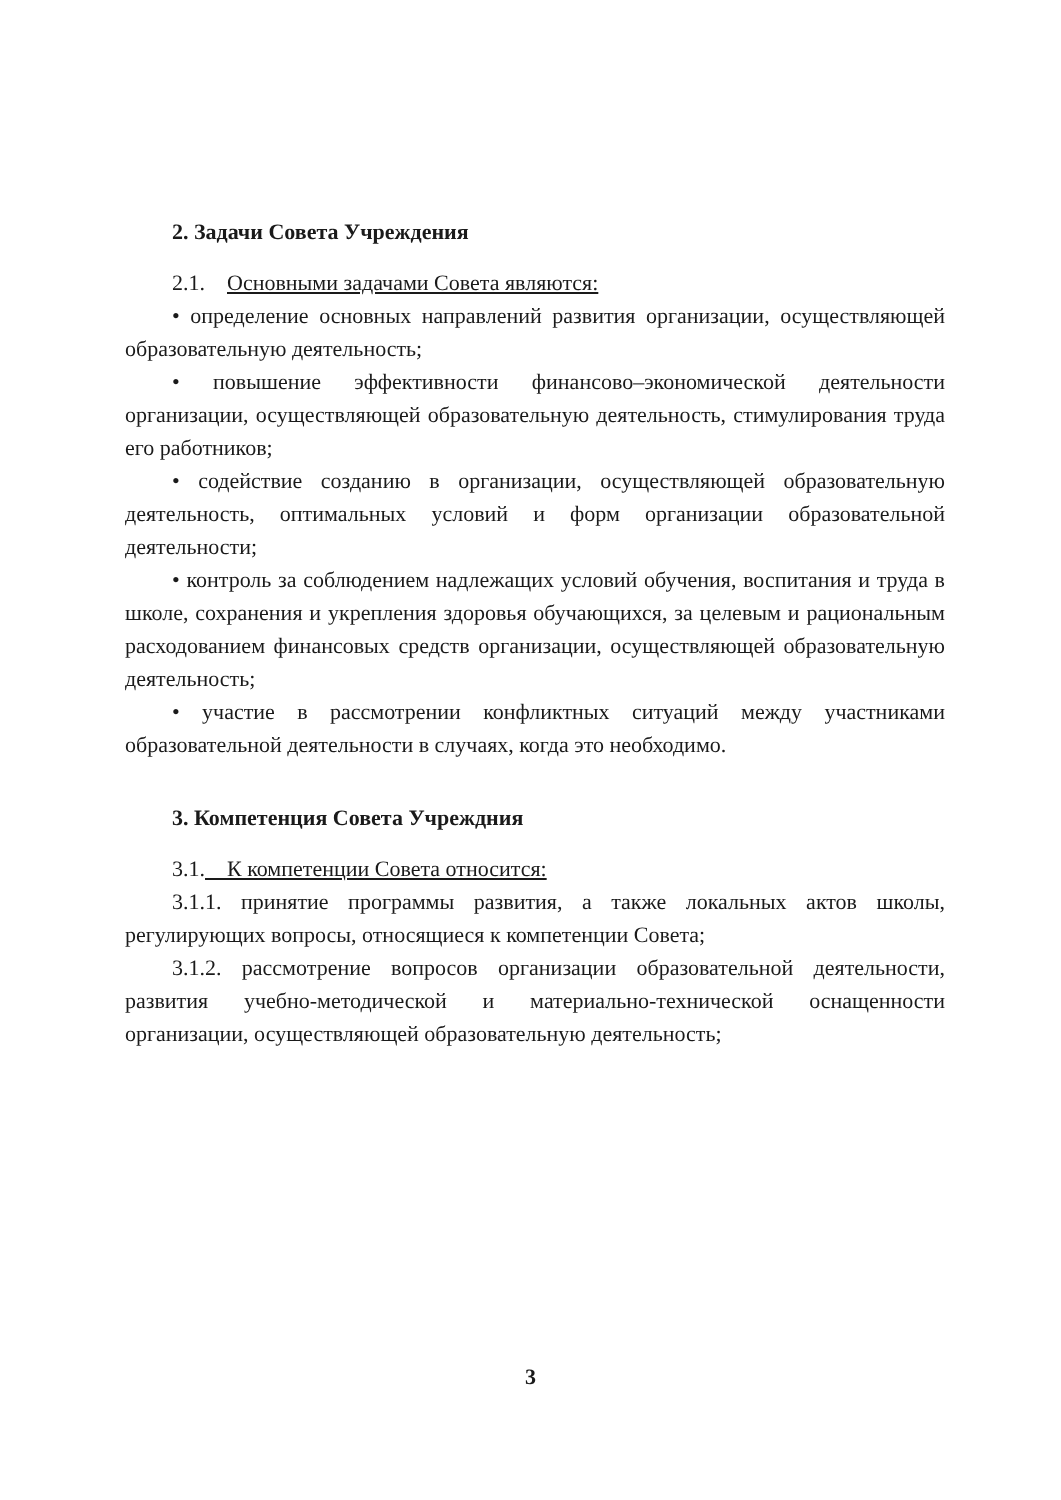2. Задачи Совета Учреждения
2.1. Основными задачами Совета являются:
• определение основных направлений развития организации, осуществляющей образовательную деятельность;
• повышение эффективности финансово–экономической деятельности организации, осуществляющей образовательную деятельность, стимулирования труда его работников;
• содействие созданию в организации, осуществляющей образовательную деятельность, оптимальных условий и форм организации образовательной деятельности;
• контроль за соблюдением надлежащих условий обучения, воспитания и труда в школе, сохранения и укрепления здоровья обучающихся, за целевым и рациональным расходованием финансовых средств организации, осуществляющей образовательную деятельность;
• участие в рассмотрении конфликтных ситуаций между участниками образовательной деятельности в случаях, когда это необходимо.
3. Компетенция Совета Учреждния
3.1. К компетенции Совета относится:
3.1.1. принятие программы развития, а также локальных актов школы, регулирующих вопросы, относящиеся к компетенции Совета;
3.1.2. рассмотрение вопросов организации образовательной деятельности, развития учебно-методической и материально-технической оснащенности организации, осуществляющей образовательную деятельность;
3